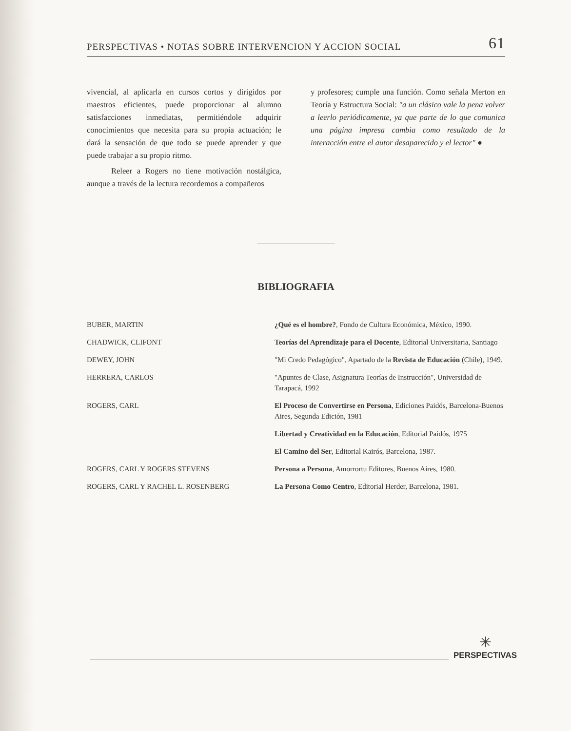PERSPECTIVAS • NOTAS SOBRE INTERVENCION Y ACCION SOCIAL 61
vivencial, al aplicarla en cursos cortos y dirigidos por maestros eficientes, puede proporcionar al alumno satisfacciones inmediatas, permitiéndole adquirir conocimientos que necesita para su propia actuación; le dará la sensación de que todo se puede aprender y que puede trabajar a su propio ritmo.
Releer a Rogers no tiene motivación nostálgica, aunque a través de la lectura recordemos a compañeros
y profesores; cumple una función. Como señala Merton en Teoría y Estructura Social: "a un clásico vale la pena volver a leerlo periódicamente, ya que parte de lo que comunica una página impresa cambia como resultado de la interacción entre el autor desaparecido y el lector" ●
BIBLIOGRAFIA
| BUBER, MARTIN | ¿Qué es el hombre? , Fondo de Cultura Económica, México, 1990. |
| CHADWICK, CLIFONT | Teorías del Aprendizaje para el Docente , Editorial Universitaria, Santiago |
| DEWEY, JOHN | "Mi Credo Pedagógico", Apartado de la Revista de Educación (Chile), 1949. |
| HERRERA, CARLOS | "Apuntes de Clase, Asignatura Teorías de Instrucción", Universidad de Tarapacá, 1992 |
| ROGERS, CARL | El Proceso de Convertirse en Persona , Ediciones Paidós, Barcelona-Buenos Aires, Segunda Edición, 1981 |
| | Libertad y Creatividad en la Educación , Editorial Paidós, 1975 |
| | El Camino del Ser , Editorial Kairós, Barcelona, 1987. |
| ROGERS, CARL Y ROGERS STEVENS | Persona a Persona , Amorrortu Editores, Buenos Aires, 1980. |
| ROGERS, CARL Y RACHEL L. ROSENBERG | La Persona Como Centro , Editorial Herder, Barcelona, 1981. |
✳
PERSPECTIVAS